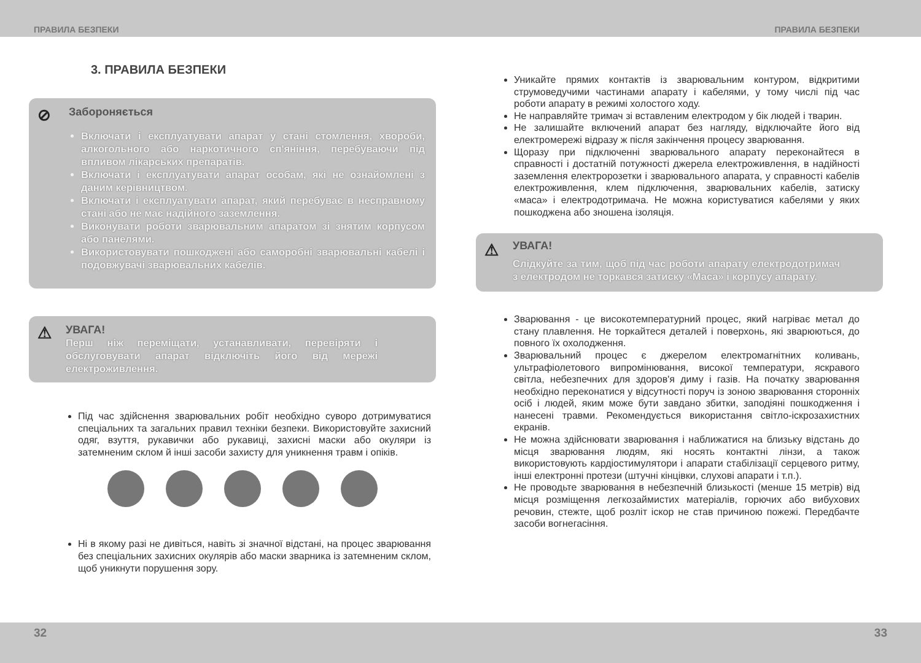ПРАВИЛА БЕЗПЕКИ ПРАВИЛА БЕЗПЕКИ
3. ПРАВИЛА БЕЗПЕКИ
⊘
Забороняється
Включати і експлуатувати апарат у стані стомлення, хвороби, алкогольного або наркотичного сп'яніння, перебуваючи під впливом лікарських препаратів.
Включати і експлуатувати апарат особам, які не ознайомлені з даним керівництвом.
Включати і експлуатувати апарат, який перебуває в несправному стані або не має надійного заземлення.
Виконувати роботи зварювальним апаратом зі знятим корпусом або панелями.
Використовувати пошкоджені або саморобні зварювальні кабелі і подовжувачі зварювальних кабелів.
⚠
УВАГА!
Перш ніж переміщати, устанавливати, перевіряти і обслуговувати апарат відключіть його від мережі електроживлення.
Під час здійснення зварювальних робіт необхідно суворо дотримуватися спеціальних та загальних правил техніки безпеки. Використовуйте захисний одяг, взуття, рукавички або рукавиці, захисні маски або окуляри із затемненим склом й інші засоби захисту для уникнення травм і опіків.
Ні в якому разі не дивіться, навіть зі значної відстані, на процес зварювання без спеціальних захисних окулярів або маски зварника із затемненим склом, щоб уникнути порушення зору.
Уникайте прямих контактів із зварювальним контуром, відкритими струмоведучими частинами апарату і кабелями, у тому числі під час роботи апарату в режимі холостого ходу.
Не направляйте тримач зі вставленим електродом у бік людей і тварин.
Не залишайте включений апарат без нагляду, відключайте його від електромережі відразу ж після закінчення процесу зварювання.
Щоразу при підключенні зварювального апарату переконайтеся в справності і достатній потужності джерела електроживлення, в надійності заземлення електророзетки і зварювального апарата, у справності кабелів електроживлення, клем підключення, зварювальних кабелів, затиску «маса» і електродотримача. Не можна користуватися кабелями у яких пошкоджена або зношена ізоляція.
⚠
УВАГА!
Слідкуйте за тим, щоб під час роботи апарату електродотримач з електродом не торкався затиску «Маса» і корпусу апарату.
Зварювання - це високотемпературний процес, який нагріває метал до стану плавлення. Не торкайтеся деталей і поверхонь, які зварюються, до повного їх охолодження.
Зварювальний процес є джерелом електромагнітних коливань, ультрафіолетового випромінювання, високої температури, яскравого світла, небезпечних для здоров'я диму і газів. На початку зварювання необхідно переконатися у відсутності поруч із зоною зварювання сторонніх осіб і людей, яким може бути завдано збитки, заподіяні пошкодження і нанесені травми. Рекомендується використання світло-іскрозахистних екранів.
Не можна здійснювати зварювання і наближатися на близьку відстань до місця зварювання людям, які носять контактні лінзи, а також використовують кардіостимулятори і апарати стабілізації серцевого ритму, інші електронні протези (штучні кінцівки, слухові апарати і т.п.).
Не проводьте зварювання в небезпечній близькості (менше 15 метрів) від місця розміщення легкозаймистих матеріалів, горючих або вибухових речовин, стежте, щоб розліт іскор не став причиною пожежі. Передбачте засоби вогнегасіння.
32 33